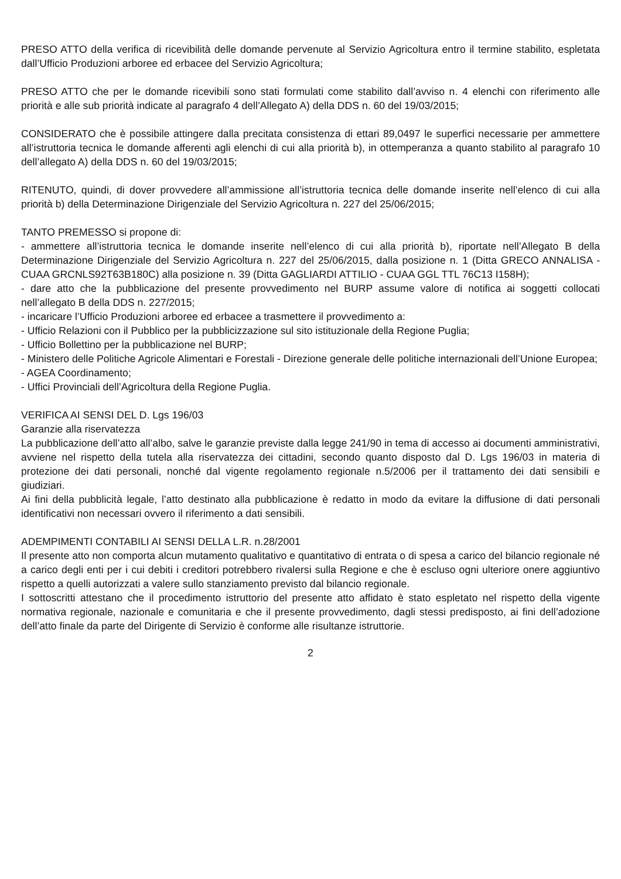PRESO ATTO della verifica di ricevibilità delle domande pervenute al Servizio Agricoltura entro il termine stabilito, espletata dall’Ufficio Produzioni arboree ed erbacee del Servizio Agricoltura;
PRESO ATTO che per le domande ricevibili sono stati formulati come stabilito dall’avviso n. 4 elenchi con riferimento alle priorità e alle sub priorità indicate al paragrafo 4 dell’Allegato A) della DDS n. 60 del 19/03/2015;
CONSIDERATO che è possibile attingere dalla precitata consistenza di ettari 89,0497 le superfici necessarie per ammettere all’istruttoria tecnica le domande afferenti agli elenchi di cui alla priorità b), in ottemperanza a quanto stabilito al paragrafo 10 dell’allegato A) della DDS n. 60 del 19/03/2015;
RITENUTO, quindi, di dover provvedere all’ammissione all’istruttoria tecnica delle domande inserite nell’elenco di cui alla priorità b) della Determinazione Dirigenziale del Servizio Agricoltura n. 227 del 25/06/2015;
TANTO PREMESSO si propone di:
- ammettere all’istruttoria tecnica le domande inserite nell’elenco di cui alla priorità b), riportate nell’Allegato B della Determinazione Dirigenziale del Servizio Agricoltura n. 227 del 25/06/2015, dalla posizione n. 1 (Ditta GRECO ANNALISA - CUAA GRCNLS92T63B180C) alla posizione n. 39 (Ditta GAGLIARDI ATTILIO - CUAA GGL TTL 76C13 I158H);
- dare atto che la pubblicazione del presente provvedimento nel BURP assume valore di notifica ai soggetti collocati nell’allegato B della DDS n. 227/2015;
- incaricare l’Ufficio Produzioni arboree ed erbacee a trasmettere il provvedimento a:
- Ufficio Relazioni con il Pubblico per la pubblicizzazione sul sito istituzionale della Regione Puglia;
- Ufficio Bollettino per la pubblicazione nel BURP;
- Ministero delle Politiche Agricole Alimentari e Forestali - Direzione generale delle politiche internazionali dell’Unione Europea;
- AGEA Coordinamento;
- Uffici Provinciali dell’Agricoltura della Regione Puglia.
VERIFICA AI SENSI DEL D. Lgs 196/03
Garanzie alla riservatezza
La pubblicazione dell’atto all’albo, salve le garanzie previste dalla legge 241/90 in tema di accesso ai documenti amministrativi, avviene nel rispetto della tutela alla riservatezza dei cittadini, secondo quanto disposto dal D. Lgs 196/03 in materia di protezione dei dati personali, nonché dal vigente regolamento regionale n.5/2006 per il trattamento dei dati sensibili e giudiziari.
Ai fini della pubblicità legale, l’atto destinato alla pubblicazione è redatto in modo da evitare la diffusione di dati personali identificativi non necessari ovvero il riferimento a dati sensibili.
ADEMPIMENTI CONTABILI AI SENSI DELLA L.R. n.28/2001
Il presente atto non comporta alcun mutamento qualitativo e quantitativo di entrata o di spesa a carico del bilancio regionale né a carico degli enti per i cui debiti i creditori potrebbero rivalersi sulla Regione e che è escluso ogni ulteriore onere aggiuntivo rispetto a quelli autorizzati a valere sullo stanziamento previsto dal bilancio regionale.
I sottoscritti attestano che il procedimento istruttorio del presente atto affidato è stato espletato nel rispetto della vigente normativa regionale, nazionale e comunitaria e che il presente provvedimento, dagli stessi predisposto, ai fini dell’adozione dell’atto finale da parte del Dirigente di Servizio è conforme alle risultanze istruttorie.
2